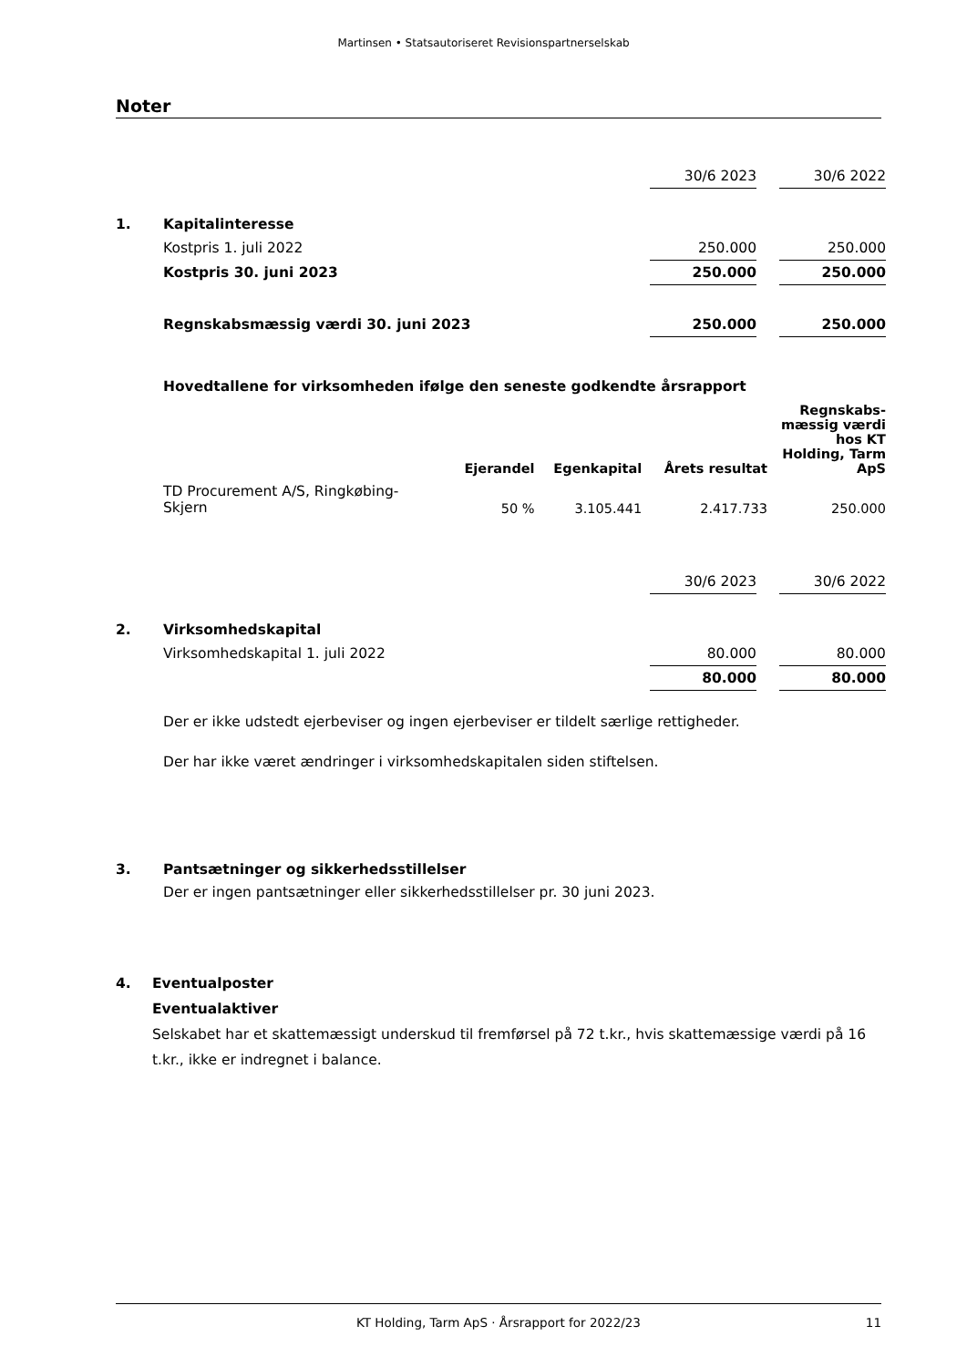Martinsen • Statsautoriseret Revisionspartnerselskab
Noter
| | | 30/6 2023 | | 30/6 2022 |
| 1. | Kapitalinteresse | | | |
| | Kostpris 1. juli 2022 | 250.000 | | 250.000 |
| | Kostpris 30. juni 2023 | 250.000 | | 250.000 |
| | Regnskabsmæssig værdi 30. juni 2023 | 250.000 | | 250.000 |
Hovedtallene for virksomheden ifølge den seneste godkendte årsrapport
| | Ejerandel | Egenkapital | Årets resultat | Regnskabs- mæssig værdi hos KT Holding, Tarm ApS |
| --- | --- | --- | --- | --- |
| TD Procurement A/S, Ringkøbing- Skjern | 50 % | 3.105.441 | 2.417.733 | 250.000 |
| | | 30/6 2023 | | 30/6 2022 |
| 2. | Virksomhedskapital | | | |
| | Virksomhedskapital 1. juli 2022 | 80.000 | | 80.000 |
| | | 80.000 | | 80.000 |
Der er ikke udstedt ejerbeviser og ingen ejerbeviser er tildelt særlige rettigheder.
Der har ikke været ændringer i virksomhedskapitalen siden stiftelsen.
3. Pantsætninger og sikkerhedsstillelser
Der er ingen pantsætninger eller sikkerhedsstillelser pr. 30 juni 2023.
4. Eventualposter
Eventualaktiver
Selskabet har et skattemæssigt underskud til fremførsel på 72 t.kr., hvis skattemæssige værdi på 16 t.kr., ikke er indregnet i balance.
KT Holding, Tarm ApS · Årsrapport for 2022/23 11